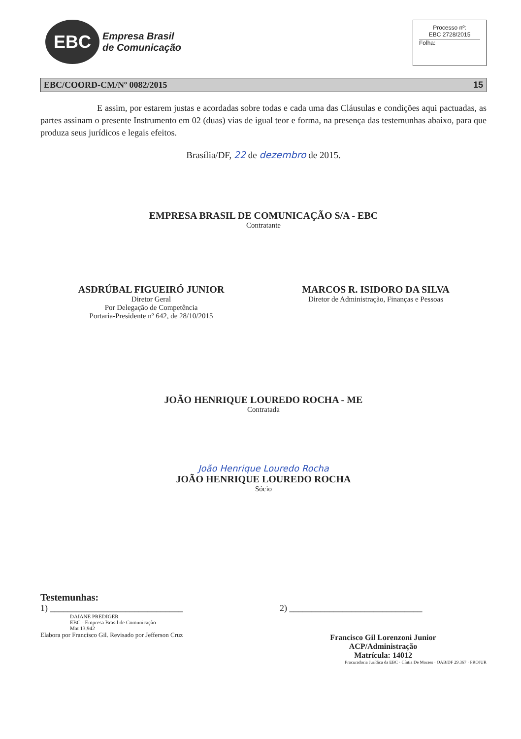EBC
Empresa Brasil
de Comunicação
Processo nº:
EBC 2728/2015
Folha:
EBC/COORD-CM/Nº 0082/2015 15
E assim, por estarem justas e acordadas sobre todas e cada uma das Cláusulas e condições aqui pactuadas, as partes assinam o presente Instrumento em 02 (duas) vias de igual teor e forma, na presença das testemunhas abaixo, para que produza seus jurídicos e legais efeitos.
Brasília/DF, 22 de dezembro de 2015.
EMPRESA BRASIL DE COMUNICAÇÃO S/A - EBC
Contratante
ASDRÚBAL FIGUEIRÓ JUNIOR
Diretor Geral
Por Delegação de Competência
Portaria-Presidente nº 642, de 28/10/2015
MARCOS R. ISIDORO DA SILVA
Diretor de Administração, Finanças e Pessoas
JOÃO HENRIQUE LOUREDO ROCHA - ME
Contratada
João Henrique Louredo Rocha
JOÃO HENRIQUE LOUREDO ROCHA
Sócio
Testemunhas:
1) ______________________________
DAIANE PREDIGER
EBC - Empresa Brasil de Comunicação
Mat 13.942
Elabora por Francisco Gil. Revisado por Jefferson Cruz
2) ______________________________
Francisco Gil Lorenzoni Junior
ACP/Administração
Matrícula: 14012
Procuradoria Jurídica da EBC · Cíntia De Moraes · OAB/DF 29.367 · PROJUR